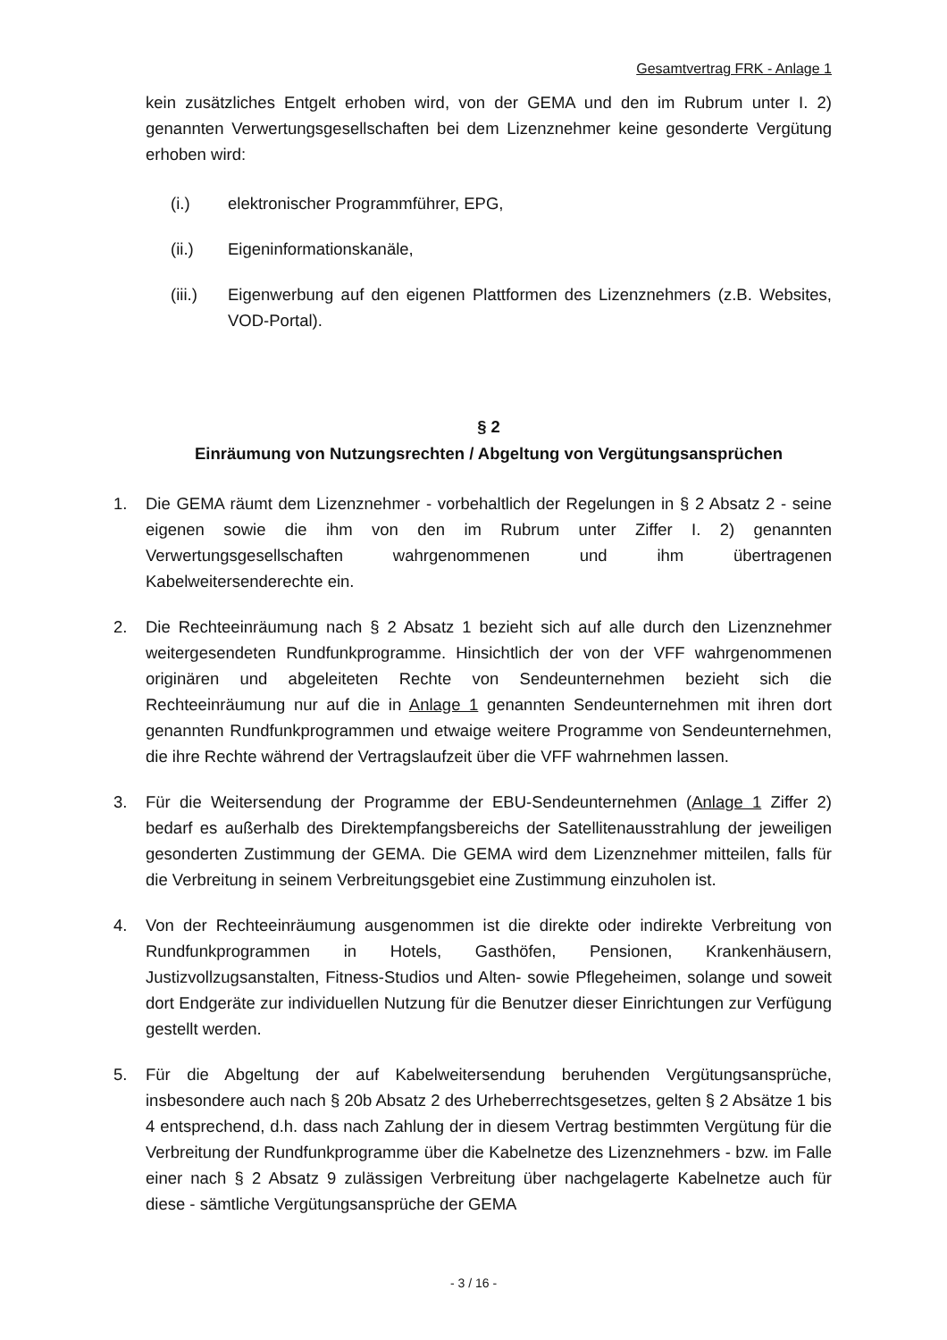Gesamtvertrag FRK - Anlage 1
kein zusätzliches Entgelt erhoben wird, von der GEMA und den im Rubrum unter I. 2) genannten Verwertungsgesellschaften bei dem Lizenznehmer keine gesonderte Vergütung erhoben wird:
(i.) elektronischer Programmführer, EPG,
(ii.) Eigeninformationskanäle,
(iii.) Eigenwerbung auf den eigenen Plattformen des Lizenznehmers (z.B. Websites, VOD-Portal).
§ 2
Einräumung von Nutzungsrechten / Abgeltung von Vergütungsansprüchen
1. Die GEMA räumt dem Lizenznehmer - vorbehaltlich der Regelungen in § 2 Absatz 2 - seine eigenen sowie die ihm von den im Rubrum unter Ziffer I. 2) genannten Verwertungsgesellschaften wahrgenommenen und ihm übertragenen Kabelweitersenderechte ein.
2. Die Rechteeinräumung nach § 2 Absatz 1 bezieht sich auf alle durch den Lizenznehmer weitergesendeten Rundfunkprogramme. Hinsichtlich der von der VFF wahrgenommenen originären und abgeleiteten Rechte von Sendeunternehmen bezieht sich die Rechteeinräumung nur auf die in Anlage 1 genannten Sendeunternehmen mit ihren dort genannten Rundfunkprogrammen und etwaige weitere Programme von Sendeunternehmen, die ihre Rechte während der Vertragslaufzeit über die VFF wahrnehmen lassen.
3. Für die Weitersendung der Programme der EBU-Sendeunternehmen (Anlage 1 Ziffer 2) bedarf es außerhalb des Direktempfangsbereichs der Satellitenausstrahlung der jeweiligen gesonderten Zustimmung der GEMA. Die GEMA wird dem Lizenznehmer mitteilen, falls für die Verbreitung in seinem Verbreitungsgebiet eine Zustimmung einzuholen ist.
4. Von der Rechteeinräumung ausgenommen ist die direkte oder indirekte Verbreitung von Rundfunkprogrammen in Hotels, Gasthöfen, Pensionen, Krankenhäusern, Justizvollzugsanstalten, Fitness-Studios und Alten- sowie Pflegeheimen, solange und soweit dort Endgeräte zur individuellen Nutzung für die Benutzer dieser Einrichtungen zur Verfügung gestellt werden.
5. Für die Abgeltung der auf Kabelweitersendung beruhenden Vergütungsansprüche, insbesondere auch nach § 20b Absatz 2 des Urheberrechtsgesetzes, gelten § 2 Absätze 1 bis 4 entsprechend, d.h. dass nach Zahlung der in diesem Vertrag bestimmten Vergütung für die Verbreitung der Rundfunkprogramme über die Kabelnetze des Lizenznehmers - bzw. im Falle einer nach § 2 Absatz 9 zulässigen Verbreitung über nachgelagerte Kabelnetze auch für diese - sämtliche Vergütungsansprüche der GEMA
- 3 / 16 -